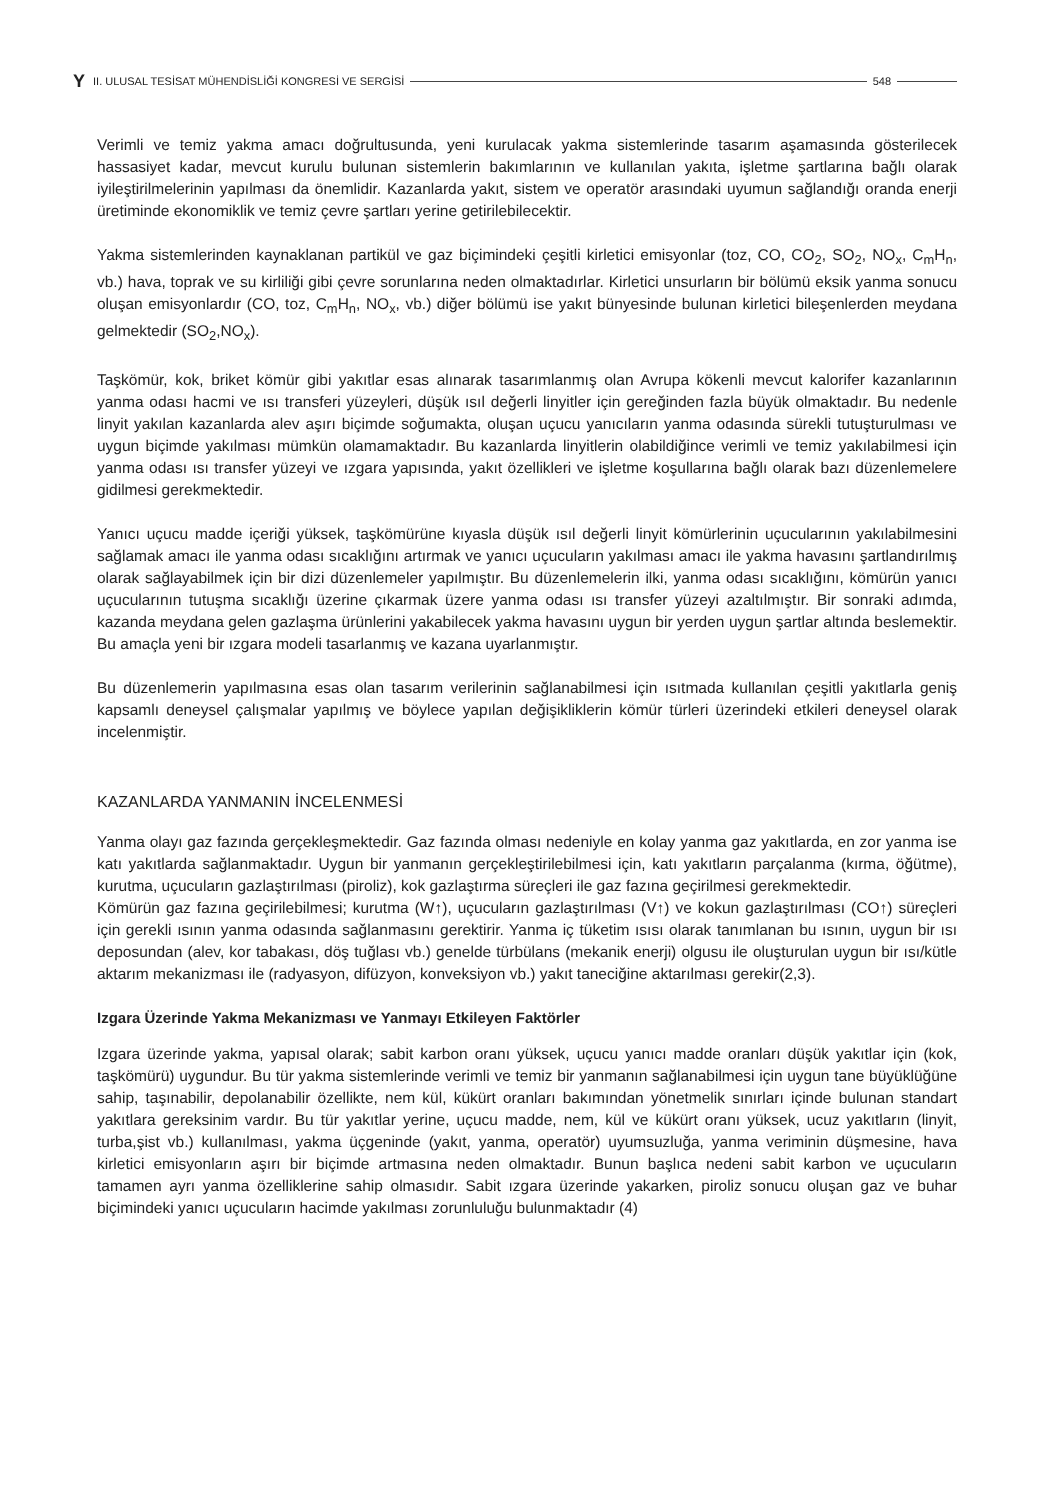Y II. ULUSAL TESİSAT MÜHENDİSLİĞİ KONGRESİ VE SERGİSİ 548
Verimli ve temiz yakma amacı doğrultusunda, yeni kurulacak yakma sistemlerinde tasarım aşamasında gösterilecek hassasiyet kadar, mevcut kurulu bulunan sistemlerin bakımlarının ve kullanılan yakıta, işletme şartlarına bağlı olarak iyileştirilmelerinin yapılması da önemlidir. Kazanlarda yakıt, sistem ve operatör arasındaki uyumun sağlandığı oranda enerji üretiminde ekonomiklik ve temiz çevre şartları yerine getirilebilecektir.
Yakma sistemlerinden kaynaklanan partikül ve gaz biçimindeki çeşitli kirletici emisyonlar (toz, CO, CO<sub>2</sub>, SO<sub>2</sub>, NO<sub>x</sub>, C<sub>m</sub>H<sub>n</sub>, vb.) hava, toprak ve su kirliliği gibi çevre sorunlarına neden olmaktadırlar. Kirletici unsurların bir bölümü eksik yanma sonucu oluşan emisyonlardır (CO, toz, C<sub>m</sub>H<sub>n</sub>, NO<sub>x</sub>, vb.) diğer bölümü ise yakıt bünyesinde bulunan kirletici bileşenlerden meydana gelmektedir (SO<sub>2</sub>,NO<sub>x</sub>).
Taşkömür, kok, briket kömür gibi yakıtlar esas alınarak tasarımlanmış olan Avrupa kökenli mevcut kalorifer kazanlarının yanma odası hacmi ve ısı transferi yüzeyleri, düşük ısıl değerli linyitler için gereğinden fazla büyük olmaktadır. Bu nedenle linyit yakılan kazanlarda alev aşırı biçimde soğumakta, oluşan uçucu yanıcıların yanma odasında sürekli tutuşturulması ve uygun biçimde yakılması mümkün olamamaktadır. Bu kazanlarda linyitlerin olabildiğince verimli ve temiz yakılabilmesi için yanma odası ısı transfer yüzeyi ve ızgara yapısında, yakıt özellikleri ve işletme koşullarına bağlı olarak bazı düzenlemelere gidilmesi gerekmektedir.
Yanıcı uçucu madde içeriği yüksek, taşkömürüne kıyasla düşük ısıl değerli linyit kömürlerinin uçucularının yakılabilmesini sağlamak amacı ile yanma odası sıcaklığını artırmak ve yanıcı uçucuların yakılması amacı ile yakma havasını şartlandırılmış olarak sağlayabilmek için bir dizi düzenlemeler yapılmıştır. Bu düzenlemelerin ilki, yanma odası sıcaklığını, kömürün yanıcı uçucularının tutuşma sıcaklığı üzerine çıkarmak üzere yanma odası ısı transfer yüzeyi azaltılmıştır. Bir sonraki adımda, kazanda meydana gelen gazlaşma ürünlerini yakabilecek yakma havasını uygun bir yerden uygun şartlar altında beslemektir. Bu amaçla yeni bir ızgara modeli tasarlanmış ve kazana uyarlanmıştır.
Bu düzenlemerin yapılmasına esas olan tasarım verilerinin sağlanabilmesi için ısıtmada kullanılan çeşitli yakıtlarla geniş kapsamlı deneysel çalışmalar yapılmış ve böylece yapılan değişikliklerin kömür türleri üzerindeki etkileri deneysel olarak incelenmiştir.
KAZANLARDA YANMANIN İNCELENMESİ
Yanma olayı gaz fazında gerçekleşmektedir. Gaz fazında olması nedeniyle en kolay yanma gaz yakıtlarda, en zor yanma ise katı yakıtlarda sağlanmaktadır. Uygun bir yanmanın gerçekleştirilebilmesi için, katı yakıtların parçalanma (kırma, öğütme), kurutma, uçucuların gazlaştırılması (piroliz), kok gazlaştırma süreçleri ile gaz fazına geçirilmesi gerekmektedir.
Kömürün gaz fazına geçirilebilmesi; kurutma (W↑), uçucuların gazlaştırılması (V↑) ve kokun gazlaştırılması (CO↑) süreçleri için gerekli ısının yanma odasında sağlanmasını gerektirir. Yanma iç tüketim ısısı olarak tanımlanan bu ısının, uygun bir ısı deposundan (alev, kor tabakası, döş tuğlası vb.) genelde türbülans (mekanik enerji) olgusu ile oluşturulan uygun bir ısı/kütle aktarım mekanizması ile (radyasyon, difüzyon, konveksiyon vb.) yakıt taneciğine aktarılması gerekir(2,3).
Izgara Üzerinde Yakma Mekanizması ve Yanmayı Etkileyen Faktörler
Izgara üzerinde yakma, yapısal olarak; sabit karbon oranı yüksek, uçucu yanıcı madde oranları düşük yakıtlar için (kok, taşkömürü) uygundur. Bu tür yakma sistemlerinde verimli ve temiz bir yanmanın sağlanabilmesi için uygun tane büyüklüğüne sahip, taşınabilir, depolanabilir özellikte, nem kül, kükürt oranları bakımından yönetmelik sınırları içinde bulunan standart yakıtlara gereksinim vardır. Bu tür yakıtlar yerine, uçucu madde, nem, kül ve kükürt oranı yüksek, ucuz yakıtların (linyit, turba,şist vb.) kullanılması, yakma üçgeninde (yakıt, yanma, operatör) uyumsuzluğa, yanma veriminin düşmesine, hava kirletici emisyonların aşırı bir biçimde artmasına neden olmaktadır. Bunun başlıca nedeni sabit karbon ve uçucuların tamamen ayrı yanma özelliklerine sahip olmasıdır. Sabit ızgara üzerinde yakarken, piroliz sonucu oluşan gaz ve buhar biçimindeki yanıcı uçucuların hacimde yakılması zorunluluğu bulunmaktadır (4)